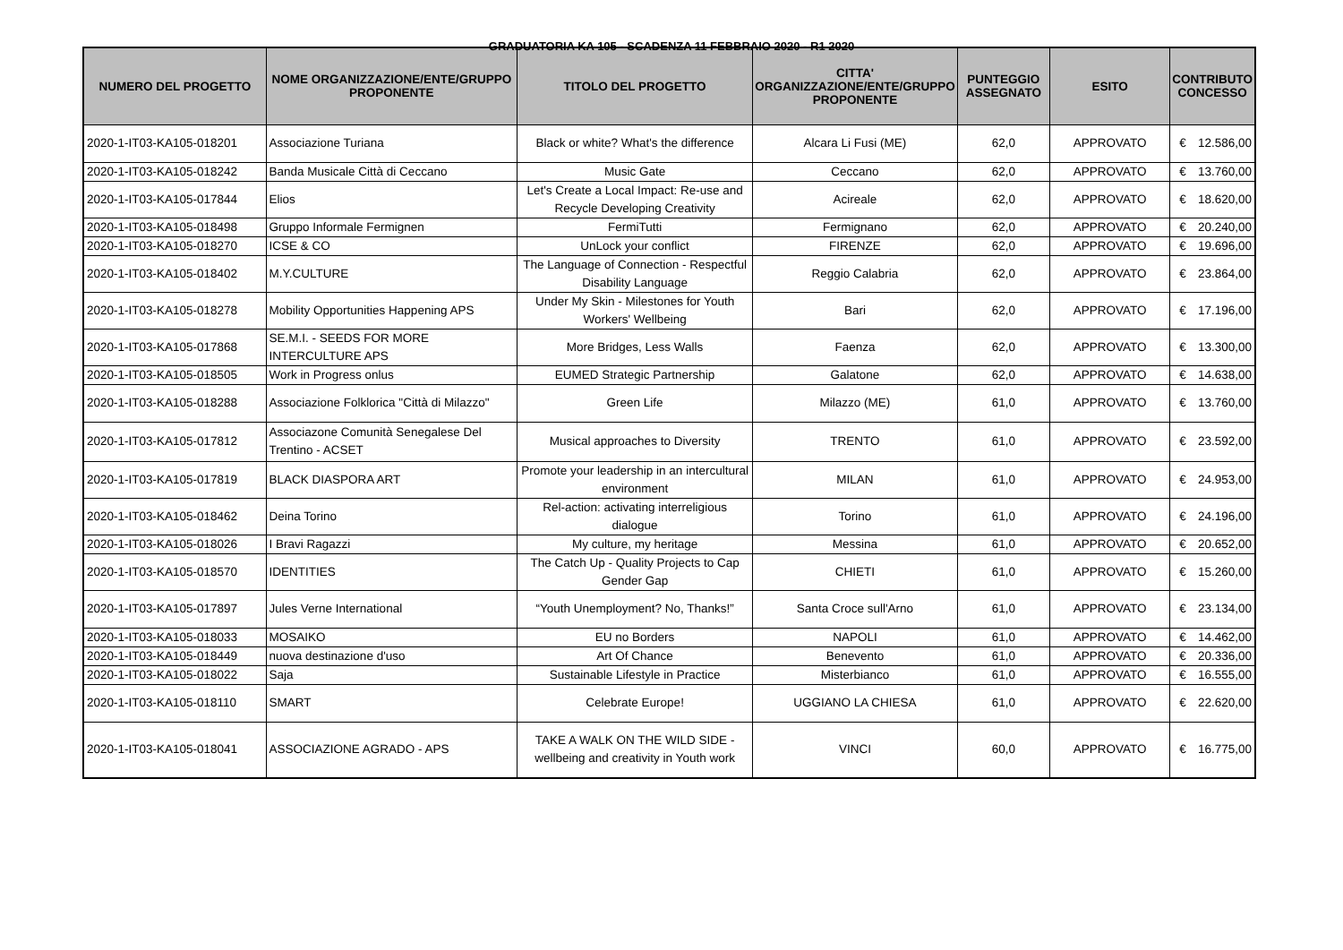GRADUATORIA KA 105 - SCADENZA 11 FEBBRAIO 2020 - R1 2020
| NUMERO DEL PROGETTO | NOME ORGANIZZAZIONE/ENTE/GRUPPO PROPONENTE | TITOLO DEL PROGETTO | CITTA' ORGANIZZAZIONE/ENTE/GRUPPO PROPONENTE | PUNTEGGIO ASSEGNATO | ESITO | CONTRIBUTO CONCESSO | |
| --- | --- | --- | --- | --- | --- | --- | --- |
| 2020-1-IT03-KA105-018201 | Associazione Turiana | Black or white? What's the difference | Alcara Li Fusi (ME) | 62,0 | APPROVATO | € | 12.586,00 |
| 2020-1-IT03-KA105-018242 | Banda Musicale Città di Ceccano | Music Gate | Ceccano | 62,0 | APPROVATO | € | 13.760,00 |
| 2020-1-IT03-KA105-017844 | Elios | Let's Create a Local Impact: Re-use and Recycle Developing Creativity | Acireale | 62,0 | APPROVATO | € | 18.620,00 |
| 2020-1-IT03-KA105-018498 | Gruppo Informale Fermignen | FermiTutti | Fermignano | 62,0 | APPROVATO | € | 20.240,00 |
| 2020-1-IT03-KA105-018270 | ICSE & CO | UnLock your conflict | FIRENZE | 62,0 | APPROVATO | € | 19.696,00 |
| 2020-1-IT03-KA105-018402 | M.Y.CULTURE | The Language of Connection - Respectful Disability Language | Reggio Calabria | 62,0 | APPROVATO | € | 23.864,00 |
| 2020-1-IT03-KA105-018278 | Mobility Opportunities Happening APS | Under My Skin - Milestones for Youth Workers' Wellbeing | Bari | 62,0 | APPROVATO | € | 17.196,00 |
| 2020-1-IT03-KA105-017868 | SE.M.I. - SEEDS FOR MORE INTERCULTURE APS | More Bridges, Less Walls | Faenza | 62,0 | APPROVATO | € | 13.300,00 |
| 2020-1-IT03-KA105-018505 | Work in Progress onlus | EUMED Strategic Partnership | Galatone | 62,0 | APPROVATO | € | 14.638,00 |
| 2020-1-IT03-KA105-018288 | Associazione Folklorica "Città di Milazzo" | Green Life | Milazzo (ME) | 61,0 | APPROVATO | € | 13.760,00 |
| 2020-1-IT03-KA105-017812 | Associazone Comunità Senegalese Del Trentino - ACSET | Musical approaches to Diversity | TRENTO | 61,0 | APPROVATO | € | 23.592,00 |
| 2020-1-IT03-KA105-017819 | BLACK DIASPORA ART | Promote your leadership in an intercultural environment | MILAN | 61,0 | APPROVATO | € | 24.953,00 |
| 2020-1-IT03-KA105-018462 | Deina Torino | Rel-action: activating interreligious dialogue | Torino | 61,0 | APPROVATO | € | 24.196,00 |
| 2020-1-IT03-KA105-018026 | I Bravi Ragazzi | My culture, my heritage | Messina | 61,0 | APPROVATO | € | 20.652,00 |
| 2020-1-IT03-KA105-018570 | IDENTITIES | The Catch Up - Quality Projects to Cap Gender Gap | CHIETI | 61,0 | APPROVATO | € | 15.260,00 |
| 2020-1-IT03-KA105-017897 | Jules Verne International | “Youth Unemployment? No, Thanks!” | Santa Croce sull'Arno | 61,0 | APPROVATO | € | 23.134,00 |
| 2020-1-IT03-KA105-018033 | MOSAIKO | EU no Borders | NAPOLI | 61,0 | APPROVATO | € | 14.462,00 |
| 2020-1-IT03-KA105-018449 | nuova destinazione d'uso | Art Of Chance | Benevento | 61,0 | APPROVATO | € | 20.336,00 |
| 2020-1-IT03-KA105-018022 | Saja | Sustainable Lifestyle in Practice | Misterbianco | 61,0 | APPROVATO | € | 16.555,00 |
| 2020-1-IT03-KA105-018110 | SMART | Celebrate Europe! | UGGIANO LA CHIESA | 61,0 | APPROVATO | € | 22.620,00 |
| 2020-1-IT03-KA105-018041 | ASSOCIAZIONE AGRADO - APS | TAKE A WALK ON THE WILD SIDE - wellbeing and creativity in Youth work | VINCI | 60,0 | APPROVATO | € | 16.775,00 |